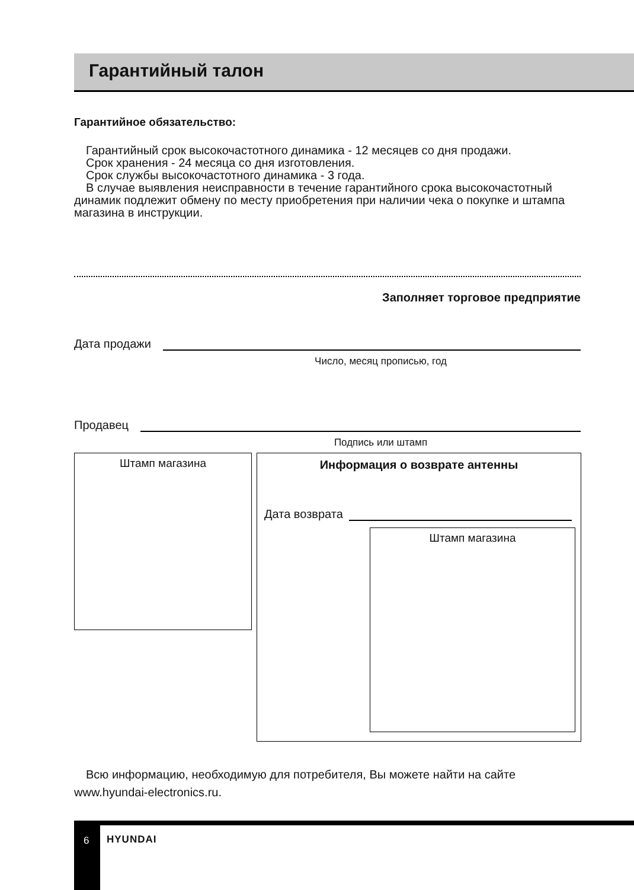Гарантийный талон
Гарантийное обязательство:
Гарантийный срок высокочастотного динамика - 12 месяцев со дня продажи.
Срок хранения - 24 месяца со дня изготовления.
Срок службы высокочастотного динамика - 3 года.
В случае выявления неисправности в течение гарантийного срока высокочастотный динамик подлежит обмену по месту приобретения при наличии чека о покупке и штампа магазина в инструкции.
Заполняет торговое предприятие
Дата продажи
Число, месяц прописью, год
Продавец
Подпись или штамп
Штамп магазина
Информация о возврате антенны
Дата возврата
Штамп магазина
Всю информацию, необходимую для потребителя, Вы можете найти на сайте www.hyundai-electronics.ru.
6 HYUNDAI